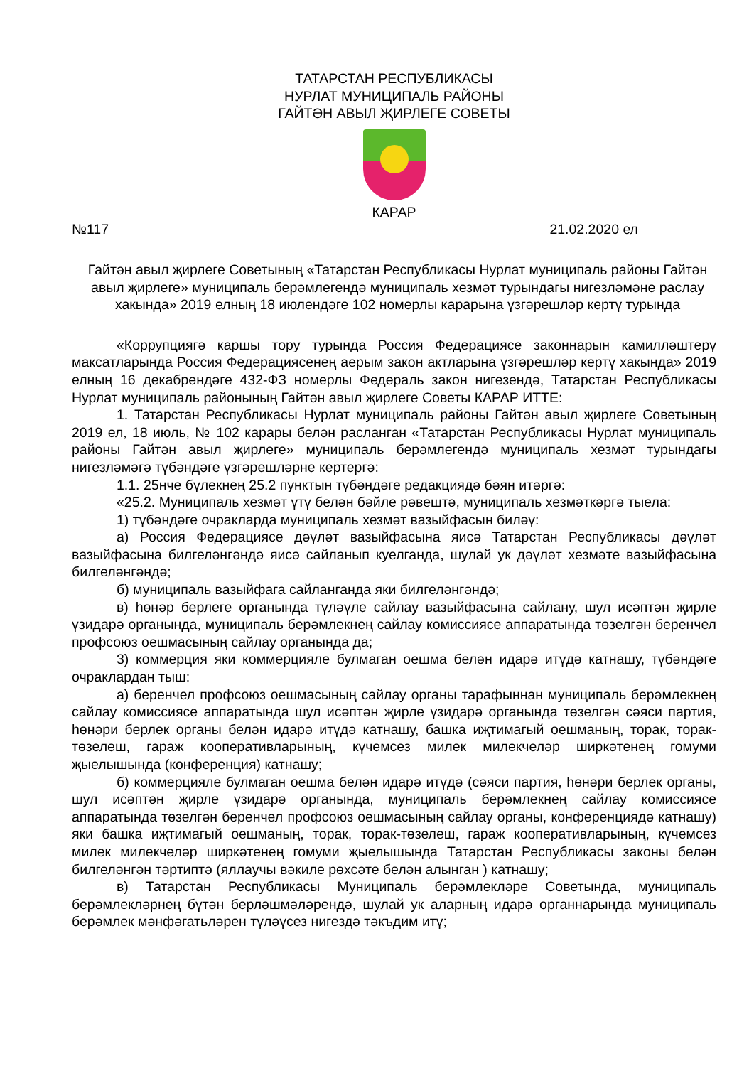ТАТАРСТАН РЕСПУБЛИКАСЫ
НУРЛАТ МУНИЦИПАЛЬ РАЙОНЫ
ГАЙТӘН АВЫЛ ҖИРЛЕГЕ СОВЕТЫ
КАРАР
№117 21.02.2020 ел
Гайтән авыл җирлеге Советының «Татарстан Республикасы Нурлат муниципаль районы Гайтән авыл җирлеге» муниципаль берәмлегендә муниципаль хезмәт турындагы нигезләмәне раслау хакында» 2019 елның 18 июлендәге 102 номерлы карарына үзгәрешләр кертү турында
«Коррупциягә каршы тору турында Россия Федерациясе законнарын камилләштерү максатларында Россия Федерациясенең аерым закон актларына үзгәрешләр кертү хакында» 2019 елның 16 декабрендәге 432-ФЗ номерлы Федераль закон нигезендә, Татарстан Республикасы Нурлат муниципаль районының Гайтән авыл җирлеге Советы КАРАР ИТТЕ:
1. Татарстан Республикасы Нурлат муниципаль районы Гайтән авыл җирлеге Советының 2019 ел, 18 июль, № 102 карары белән расланган «Татарстан Республикасы Нурлат муниципаль районы Гайтән авыл җирлеге» муниципаль берәмлегендә муниципаль хезмәт турындагы нигезләмәгә түбәндәге үзгәрешләрне кертергә:
1.1. 25нче бүлекнең 25.2 пунктын түбәндәге редакциядә бәян итәргә:
«25.2. Муниципаль хезмәт үтү белән бәйле рәвештә, муниципаль хезмәткәргә тыела:
1) түбәндәге очракларда муниципаль хезмәт вазыйфасын биләү:
а) Россия Федерациясе дәүләт вазыйфасына яисә Татарстан Республикасы дәүләт вазыйфасына билгеләнгәндә яисә сайланып куелганда, шулай ук дәүләт хезмәте вазыйфасына билгеләнгәндә;
б) муниципаль вазыйфага сайланганда яки билгеләнгәндә;
в) һөнәр берлеге органында түләүле сайлау вазыйфасына сайлану, шул исәптән җирле үзидарә органында, муниципаль берәмлекнең сайлау комиссиясе аппаратында төзелгән беренчел профсоюз оешмасының сайлау органында да;
3) коммерция яки коммерцияле булмаган оешма белән идарә итүдә катнашу, түбәндәге очраклардан тыш:
а) беренчел профсоюз оешмасының сайлау органы тарафыннан муниципаль берәмлекнең сайлау комиссиясе аппаратында шул исәптән җирле үзидарә органында төзелгән сәяси партия, һөнәри берлек органы белән идарә итүдә катнашу, башка иҗтимагый оешманың, торак, торак-төзелеш, гараж кооперативларының, күчемсез милек милекчеләр ширкәтенең гомуми җыелышында (конференция) катнашу;
б) коммерцияле булмаган оешма белән идарә итүдә (сәяси партия, һөнәри берлек органы, шул исәптән җирле үзидарә органында, муниципаль берәмлекнең сайлау комиссиясе аппаратында төзелгән беренчел профсоюз оешмасының сайлау органы, конференциядә катнашу) яки башка иҗтимагый оешманың, торак, торак-төзелеш, гараж кооперативларының, күчемсез милек милекчеләр ширкәтенең гомуми җыелышында Татарстан Республикасы законы белән билгеләнгән тәртиптә (яллаучы вәкиле рөхсәте белән алынган ) катнашу;
в) Татарстан Республикасы Муниципаль берәмлекләре Советында, муниципаль берәмлекләрнең бүтән берләшмәләрендә, шулай ук аларның идарә органнарында муниципаль берәмлек мәнфәгатьләрен түләүсез нигездә тәкъдим итү;